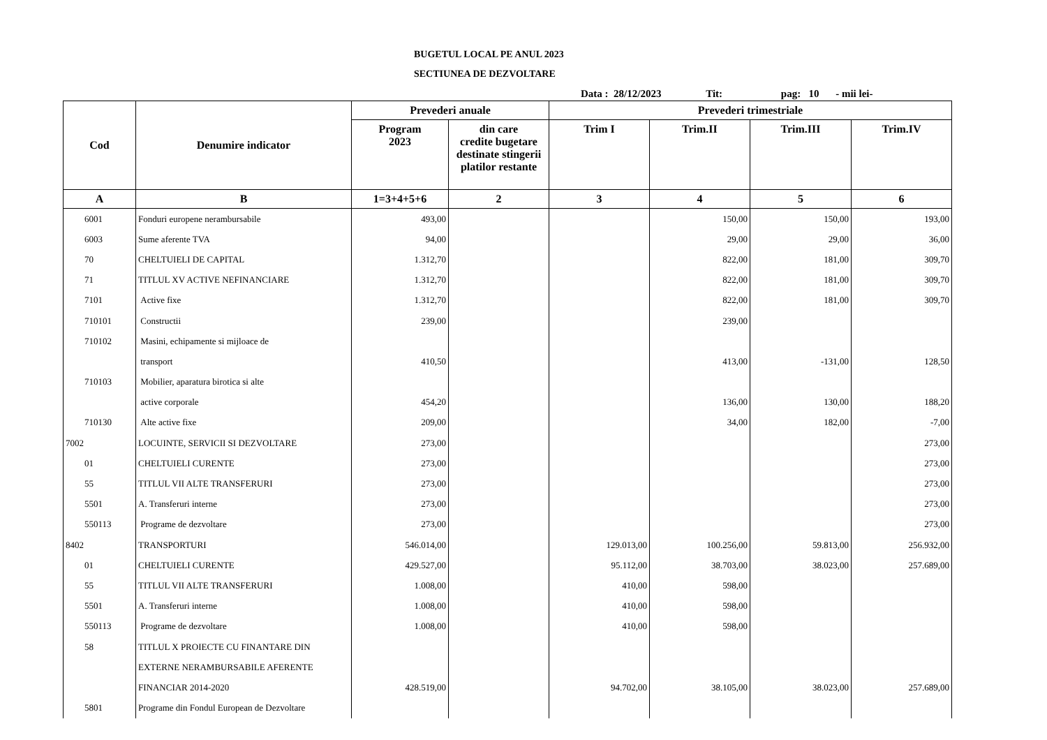BUGETUL LOCAL PE ANUL 2023
SECTIUNEA DE DEZVOLTARE
Data : 28/12/2023 Tit: pag: 10 - mii lei-
| Cod | Denumire indicator | Prevederi anuale | | Prevederi trimestriale | | | |
| --- | --- | --- | --- | --- | --- | --- | --- |
| | | Program 2023 | din care credite bugetare destinate stingerii platilor restante | Trim I | Trim.II | Trim.III | Trim.IV |
| A | B | 1=3+4+5+6 | 2 | 3 | 4 | 5 | 6 |
| 6001 | Fonduri europene nerambursabile | 493,00 | | | 150,00 | 150,00 | 193,00 |
| 6003 | Sume aferente TVA | 94,00 | | | 29,00 | 29,00 | 36,00 |
| 70 | CHELTUIELI DE CAPITAL | 1.312,70 | | | 822,00 | 181,00 | 309,70 |
| 71 | TITLUL XV ACTIVE NEFINANCIARE | 1.312,70 | | | 822,00 | 181,00 | 309,70 |
| 7101 | Active fixe | 1.312,70 | | | 822,00 | 181,00 | 309,70 |
| 710101 | Constructii | 239,00 | | | 239,00 | | |
| 710102 | Masini, echipamente si mijloace de | | | | | | |
| | transport | 410,50 | | | 413,00 | -131,00 | 128,50 |
| 710103 | Mobilier, aparatura birotica si alte | | | | | | |
| | active corporale | 454,20 | | | 136,00 | 130,00 | 188,20 |
| 710130 | Alte active fixe | 209,00 | | | 34,00 | 182,00 | -7,00 |
| 7002 | LOCUINTE, SERVICII SI DEZVOLTARE | 273,00 | | | | | 273,00 |
| 01 | CHELTUIELI CURENTE | 273,00 | | | | | 273,00 |
| 55 | TITLUL VII ALTE TRANSFERURI | 273,00 | | | | | 273,00 |
| 5501 | A. Transferuri interne | 273,00 | | | | | 273,00 |
| 550113 | Programe de dezvoltare | 273,00 | | | | | 273,00 |
| 8402 | TRANSPORTURI | 546.014,00 | | 129.013,00 | 100.256,00 | 59.813,00 | 256.932,00 |
| 01 | CHELTUIELI CURENTE | 429.527,00 | | 95.112,00 | 38.703,00 | 38.023,00 | 257.689,00 |
| 55 | TITLUL VII ALTE TRANSFERURI | 1.008,00 | | 410,00 | 598,00 | | |
| 5501 | A. Transferuri interne | 1.008,00 | | 410,00 | 598,00 | | |
| 550113 | Programe de dezvoltare | 1.008,00 | | 410,00 | 598,00 | | |
| 58 | TITLUL X PROIECTE CU FINANTARE DIN | | | | | | |
| | EXTERNE NERAMBURSABILE AFERENTE | | | | | | |
| | FINANCIAR 2014-2020 | 428.519,00 | | 94.702,00 | 38.105,00 | 38.023,00 | 257.689,00 |
| 5801 | Programe din Fondul European de Dezvoltare | | | | | | |